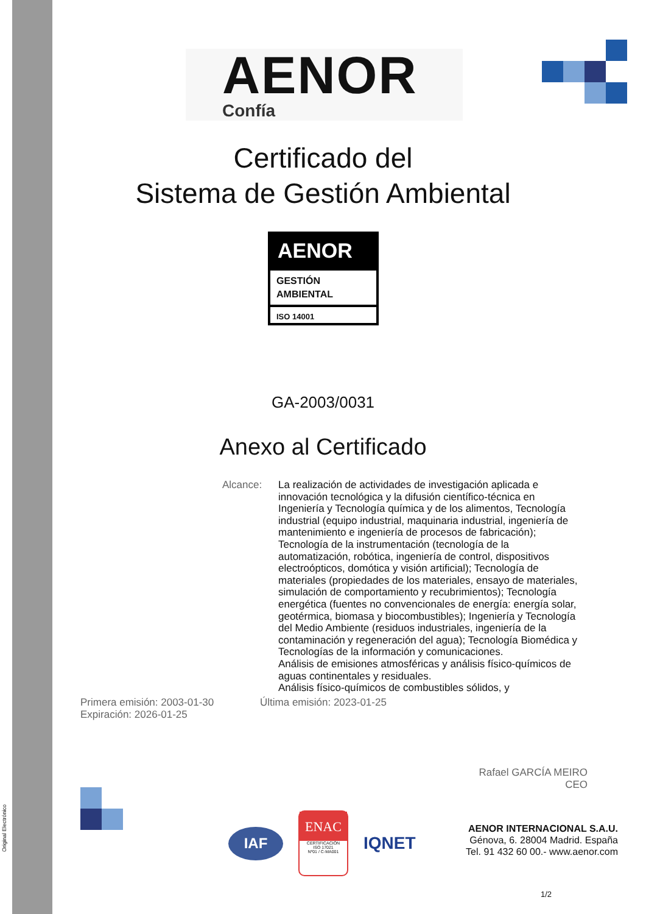Original Electrónico
AENOR
Confía
Certificado del
Sistema de Gestión Ambiental
AENOR
GESTIÓN
AMBIENTAL
ISO 14001
GA-2003/0031
Anexo al Certificado
Alcance: La realización de actividades de investigación aplicada e innovación tecnológica y la difusión científico-técnica en Ingeniería y Tecnología química y de los alimentos, Tecnología industrial (equipo industrial, maquinaria industrial, ingeniería de mantenimiento e ingeniería de procesos de fabricación); Tecnología de la instrumentación (tecnología de la automatización, robótica, ingeniería de control, dispositivos electroópticos, domótica y visión artificial); Tecnología de materiales (propiedades de los materiales, ensayo de materiales, simulación de comportamiento y recubrimientos); Tecnología energética (fuentes no convencionales de energía: energía solar, geotérmica, biomasa y biocombustibles); Ingeniería y Tecnología del Medio Ambiente (residuos industriales, ingeniería de la contaminación y regeneración del agua); Tecnología Biomédica y Tecnologías de la información y comunicaciones.
Análisis de emisiones atmosféricas y análisis físico-químicos de aguas continentales y residuales.
Análisis físico-químicos de combustibles sólidos, y
Primera emisión: 2003-01-30
Expiración: 2026-01-25
Última emisión: 2023-01-25
Rafael GARCÍA MEIRO
CEO
IAF
ENAC
CERTIFICACIÓN
ISO 17021
Nº01 / C-MA001
IQNET
AENOR INTERNACIONAL S.A.U.
Génova, 6. 28004 Madrid. España
Tel. 91 432 60 00.- www.aenor.com
1/2